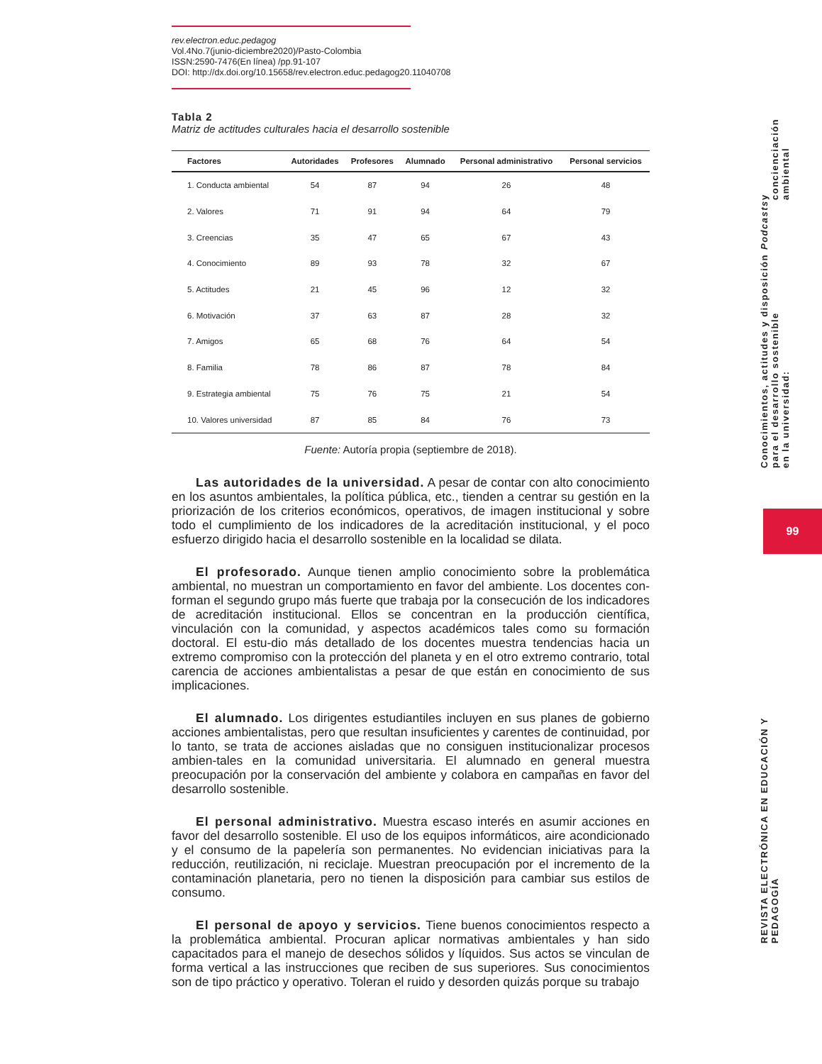rev.electron.educ.pedagog
Vol.4No.7(junio-diciembre2020)/Pasto-Colombia
ISSN:2590-7476(En línea) /pp.91-107
DOI: http://dx.doi.org/10.15658/rev.electron.educ.pedagog20.11040708
Tabla 2
Matriz de actitudes culturales hacia el desarrollo sostenible
| Factores | Autoridades | Profesores | Alumnado | Personal administrativo | Personal servicios |
| --- | --- | --- | --- | --- | --- |
| 1. Conducta ambiental | 54 | 87 | 94 | 26 | 48 |
| 2. Valores | 71 | 91 | 94 | 64 | 79 |
| 3. Creencias | 35 | 47 | 65 | 67 | 43 |
| 4. Conocimiento | 89 | 93 | 78 | 32 | 67 |
| 5. Actitudes | 21 | 45 | 96 | 12 | 32 |
| 6. Motivación | 37 | 63 | 87 | 28 | 32 |
| 7. Amigos | 65 | 68 | 76 | 64 | 54 |
| 8. Familia | 78 | 86 | 87 | 78 | 84 |
| 9. Estrategia ambiental | 75 | 76 | 75 | 21 | 54 |
| 10. Valores universidad | 87 | 85 | 84 | 76 | 73 |
Fuente: Autoría propia (septiembre de 2018).
Las autoridades de la universidad. A pesar de contar con alto conocimiento en los asuntos ambientales, la política pública, etc., tienden a centrar su gestión en la priorización de los criterios económicos, operativos, de imagen institucional y sobre todo el cumplimiento de los indicadores de la acreditación institucional, y el poco esfuerzo dirigido hacia el desarrollo sostenible en la localidad se dilata.
El profesorado. Aunque tienen amplio conocimiento sobre la problemática ambiental, no muestran un comportamiento en favor del ambiente. Los docentes con-forman el segundo grupo más fuerte que trabaja por la consecución de los indicadores de acreditación institucional. Ellos se concentran en la producción científica, vinculación con la comunidad, y aspectos académicos tales como su formación doctoral. El estu-dio más detallado de los docentes muestra tendencias hacia un extremo compromiso con la protección del planeta y en el otro extremo contrario, total carencia de acciones ambientalistas a pesar de que están en conocimiento de sus implicaciones.
El alumnado. Los dirigentes estudiantiles incluyen en sus planes de gobierno acciones ambientalistas, pero que resultan insuficientes y carentes de continuidad, por lo tanto, se trata de acciones aisladas que no consiguen institucionalizar procesos ambien-tales en la comunidad universitaria. El alumnado en general muestra preocupación por la conservación del ambiente y colabora en campañas en favor del desarrollo sostenible.
El personal administrativo. Muestra escaso interés en asumir acciones en favor del desarrollo sostenible. El uso de los equipos informáticos, aire acondicionado y el consumo de la papelería son permanentes. No evidencian iniciativas para la reducción, reutilización, ni reciclaje. Muestran preocupación por el incremento de la contaminación planetaria, pero no tienen la disposición para cambiar sus estilos de consumo.
El personal de apoyo y servicios. Tiene buenos conocimientos respecto a la problemática ambiental. Procuran aplicar normativas ambientales y han sido capacitados para el manejo de desechos sólidos y líquidos. Sus actos se vinculan de forma vertical a las instrucciones que reciben de sus superiores. Sus conocimientos son de tipo práctico y operativo. Toleran el ruido y desorden quizás porque su trabajo
Conocimientos, actitudes y disposición para el desarrollo sostenible
en la universidad: Podcasts y concienciación ambiental
99
REVISTA ELECTRÓNICA EN EDUCACIÓN Y PEDAGOGÍA